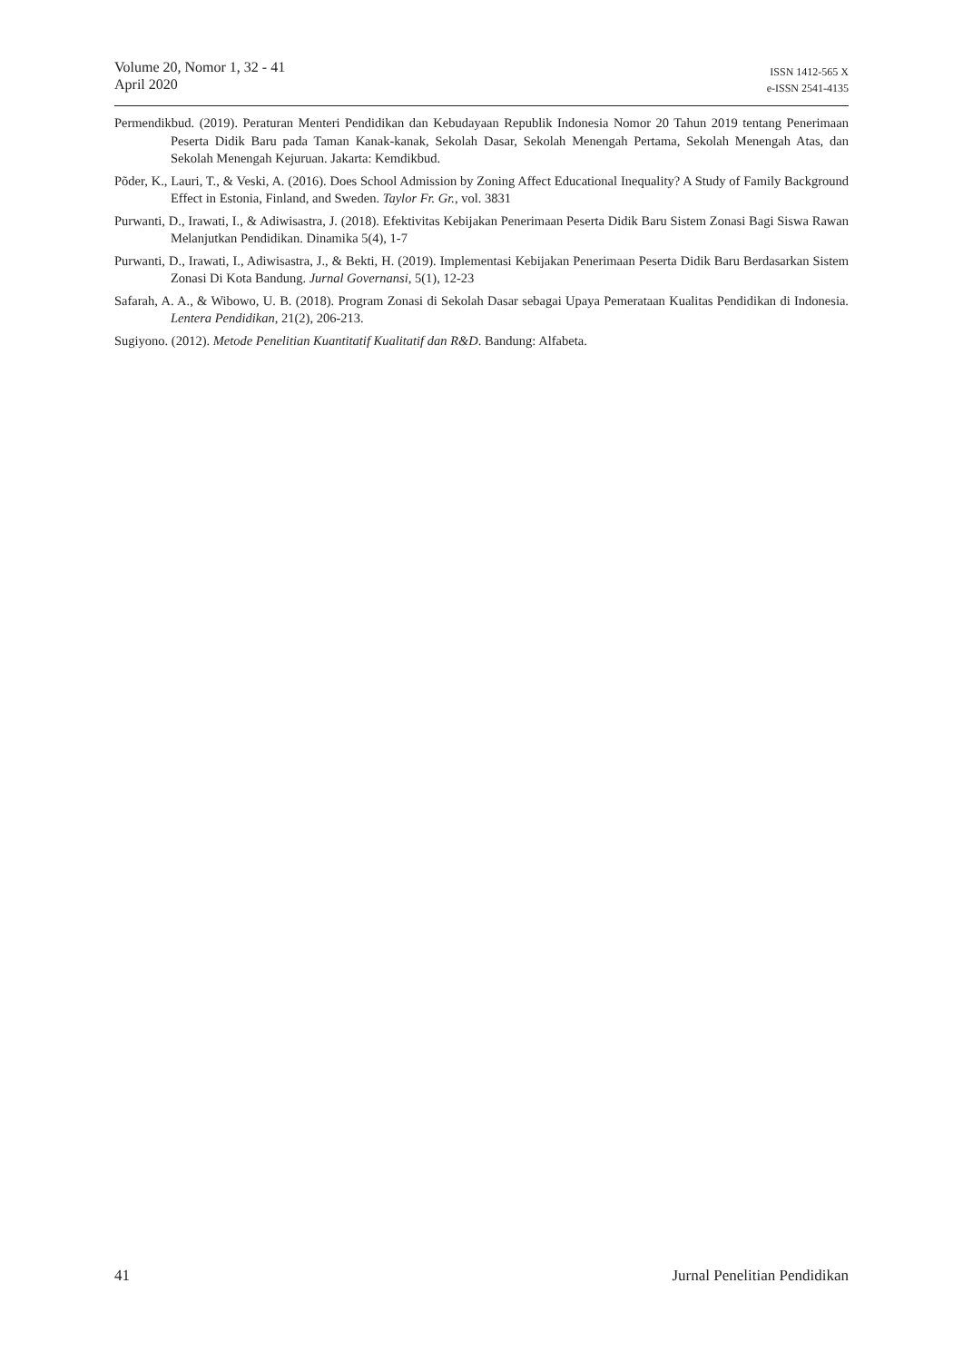Volume 20, Nomor 1, 32 - 41
April 2020
ISSN 1412-565 X
e-ISSN 2541-4135
Permendikbud. (2019). Peraturan Menteri Pendidikan dan Kebudayaan Republik Indonesia Nomor 20 Tahun 2019 tentang Penerimaan Peserta Didik Baru pada Taman Kanak-kanak, Sekolah Dasar, Sekolah Menengah Pertama, Sekolah Menengah Atas, dan Sekolah Menengah Kejuruan. Jakarta: Kemdikbud.
Põder, K., Lauri, T., & Veski, A. (2016). Does School Admission by Zoning Affect Educational Inequality? A Study of Family Background Effect in Estonia, Finland, and Sweden. Taylor Fr. Gr., vol. 3831
Purwanti, D., Irawati, I., & Adiwisastra, J. (2018). Efektivitas Kebijakan Penerimaan Peserta Didik Baru Sistem Zonasi Bagi Siswa Rawan Melanjutkan Pendidikan. Dinamika 5(4), 1-7
Purwanti, D., Irawati, I., Adiwisastra, J., & Bekti, H. (2019). Implementasi Kebijakan Penerimaan Peserta Didik Baru Berdasarkan Sistem Zonasi Di Kota Bandung. Jurnal Governansi, 5(1), 12-23
Safarah, A. A., & Wibowo, U. B. (2018). Program Zonasi di Sekolah Dasar sebagai Upaya Pemerataan Kualitas Pendidikan di Indonesia. Lentera Pendidikan, 21(2), 206-213.
Sugiyono. (2012). Metode Penelitian Kuantitatif Kualitatif dan R&D. Bandung: Alfabeta.
41 Jurnal Penelitian Pendidikan